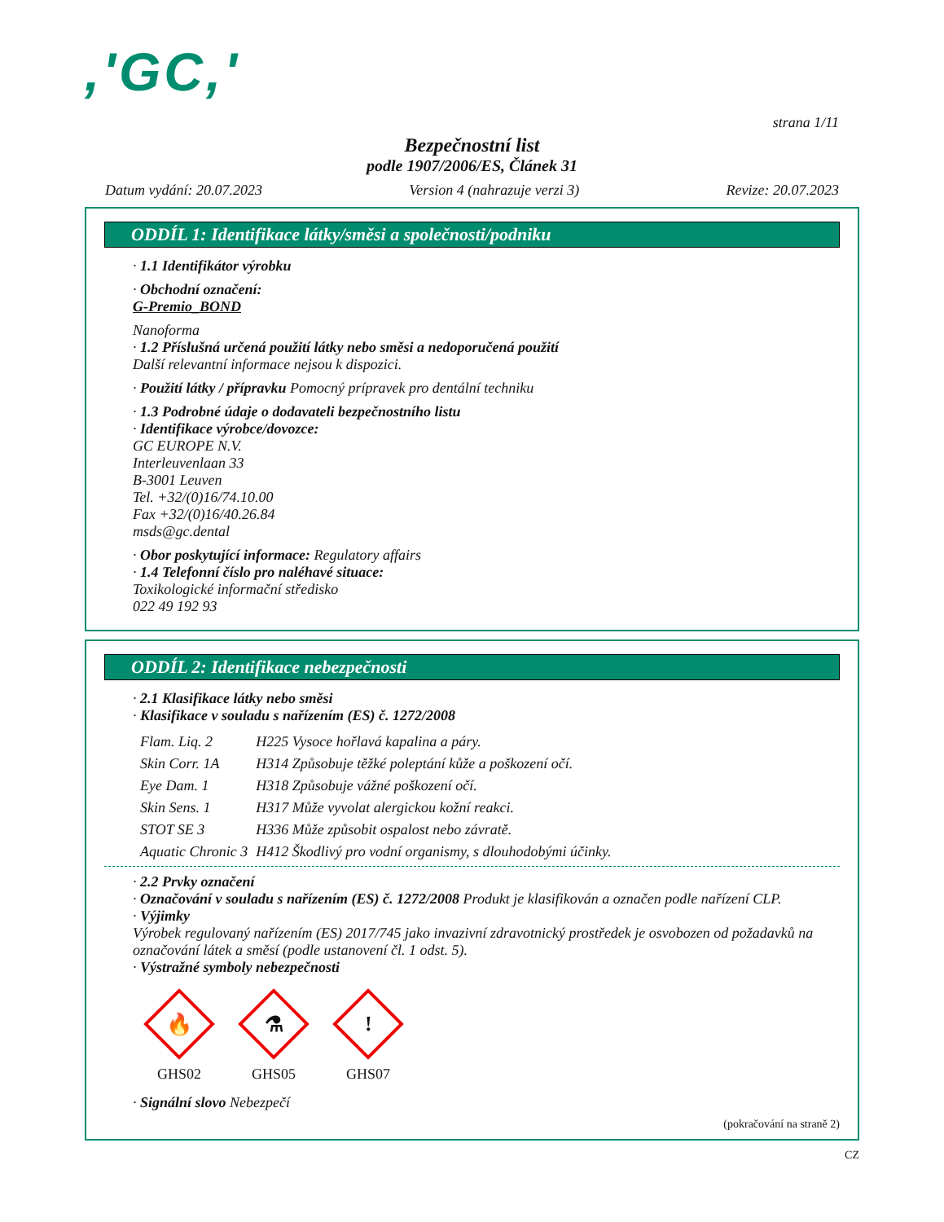,'GC,'
strana 1/11
Bezpečnostní list
podle 1907/2006/ES, Článek 31
Datum vydání: 20.07.2023 Version 4 (nahrazuje verzi 3) Revize: 20.07.2023
ODDÍL 1: Identifikace látky/směsi a společnosti/podniku
· 1.1 Identifikátor výrobku
· Obchodní označení:
G-Premio_BOND
Nanoforma
· 1.2 Příslušná určená použití látky nebo směsi a nedoporučená použití
Další relevantní informace nejsou k dispozici.
· Použití látky / přípravku Pomocný prípravek pro dentální techniku
· 1.3 Podrobné údaje o dodavateli bezpečnostního listu
· Identifikace výrobce/dovozce:
GC EUROPE N.V.
Interleuvenlaan 33
B-3001 Leuven
Tel. +32/(0)16/74.10.00
Fax +32/(0)16/40.26.84
msds@gc.dental
· Obor poskytující informace: Regulatory affairs
· 1.4 Telefonní číslo pro naléhavé situace:
Toxikologické informační středisko
022 49 192 93
ODDÍL 2: Identifikace nebezpečnosti
· 2.1 Klasifikace látky nebo směsi
· Klasifikace v souladu s nařízením (ES) č. 1272/2008
| Flam. Liq. 2 | H225 Vysoce hořlavá kapalina a páry. |
| Skin Corr. 1A | H314 Způsobuje těžké poleptání kůže a poškození očí. |
| Eye Dam. 1 | H318 Způsobuje vážné poškození očí. |
| Skin Sens. 1 | H317 Může vyvolat alergickou kožní reakci. |
| STOT SE 3 | H336 Může způsobit ospalost nebo závratě. |
| Aquatic Chronic 3 | H412 Škodlivý pro vodní organismy, s dlouhodobými účinky. |
· 2.2 Prvky označení
· Označování v souladu s nařízením (ES) č. 1272/2008 Produkt je klasifikován a označen podle nařízení CLP.
· Výjimky
Výrobek regulovaný nařízením (ES) 2017/745 jako invazivní zdravotnický prostředek je osvobozen od požadavků na označování látek a směsí (podle ustanovení čl. 1 odst. 5).
· Výstražné symboly nebezpečnosti
🔥
GHS02
⚗
GHS05
!
GHS07
· Signální slovo Nebezpečí
(pokračování na straně 2)
CZ